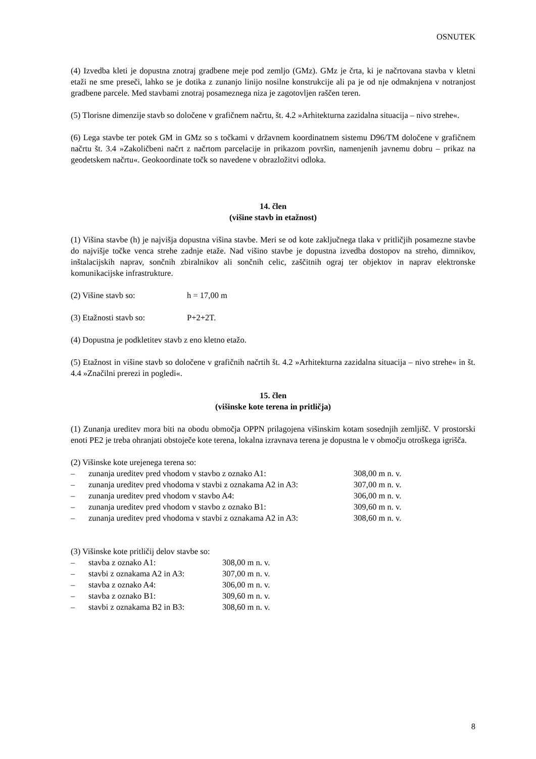OSNUTEK
(4) Izvedba kleti je dopustna znotraj gradbene meje pod zemljo (GMz). GMz je črta, ki je načrtovana stavba v kletni etaži ne sme preseči, lahko se je dotika z zunanjo linijo nosilne konstrukcije ali pa je od nje odmaknjena v notranjost gradbene parcele. Med stavbami znotraj posameznega niza je zagotovljen raščen teren.
(5) Tlorisne dimenzije stavb so določene v grafičnem načrtu, št. 4.2 »Arhitekturna zazidalna situacija – nivo strehe«.
(6) Lega stavbe ter potek GM in GMz so s točkami v državnem koordinatnem sistemu D96/TM določene v grafičnem načrtu št. 3.4 »Zakoličbeni načrt z načrtom parcelacije in prikazom površin, namenjenih javnemu dobru – prikaz na geodetskem načrtu«. Geokoordinate točk so navedene v obrazložitvi odloka.
14. člen
(višine stavb in etažnost)
(1) Višina stavbe (h) je najvišja dopustna višina stavbe. Meri se od kote zaključnega tlaka v pritličjih posamezne stavbe do najvišje točke venca strehe zadnje etaže. Nad višino stavbe je dopustna izvedba dostopov na streho, dimnikov, inštalacijskih naprav, sončnih zbiralnikov ali sončnih celic, zaščitnih ograj ter objektov in naprav elektronske komunikacijske infrastrukture.
(2) Višine stavb so: h = 17,00 m
(3) Etažnosti stavb so: P+2+2T.
(4) Dopustna je podkletitev stavb z eno kletno etažo.
(5) Etažnost in višine stavb so določene v grafičnih načrtih št. 4.2 »Arhitekturna zazidalna situacija – nivo strehe« in št. 4.4 »Značilni prerezi in pogledi«.
15. člen
(višinske kote terena in pritličja)
(1) Zunanja ureditev mora biti na obodu območja OPPN prilagojena višinskim kotam sosednjih zemljišč. V prostorski enoti PE2 je treba ohranjati obstoječe kote terena, lokalna izravnava terena je dopustna le v območju otroškega igrišča.
(2) Višinske kote urejenega terena so:
– zunanja ureditev pred vhodom v stavbo z oznako A1: 308,00 m n. v.
– zunanja ureditev pred vhodoma v stavbi z oznakama A2 in A3: 307,00 m n. v.
– zunanja ureditev pred vhodom v stavbo A4: 306,00 m n. v.
– zunanja ureditev pred vhodom v stavbo z oznako B1: 309,60 m n. v.
– zunanja ureditev pred vhodoma v stavbi z oznakama A2 in A3: 308,60 m n. v.
(3) Višinske kote pritličij delov stavbe so:
– stavba z oznako A1: 308,00 m n. v.
– stavbi z oznakama A2 in A3: 307,00 m n. v.
– stavba z oznako A4: 306,00 m n. v.
– stavba z oznako B1: 309,60 m n. v.
– stavbi z oznakama B2 in B3: 308,60 m n. v.
8